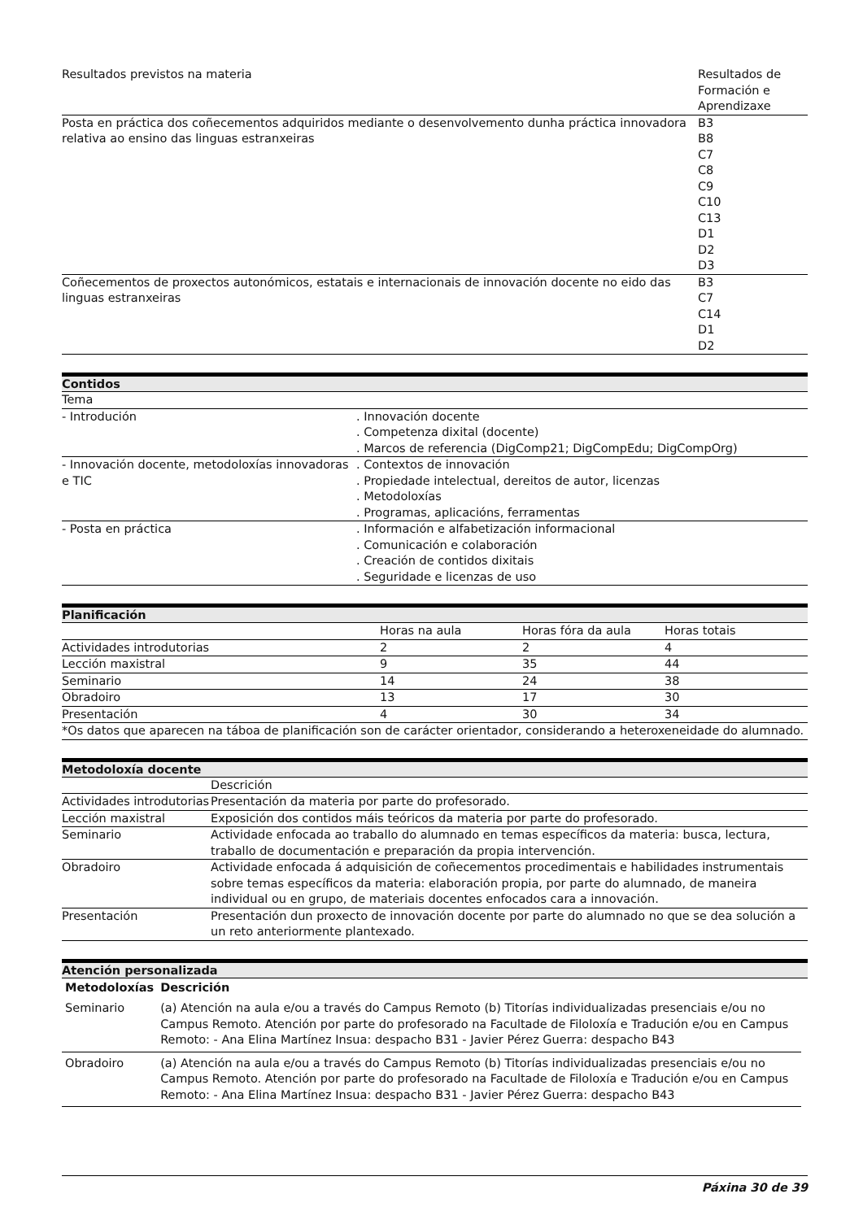| Resultados previstos na materia | Resultados de Formación e Aprendizaxe |
| --- | --- |
| Posta en práctica dos coñecementos adquiridos mediante o desenvolvemento dunha práctica innovadora relativa ao ensino das linguas estranxeiras | B3 B8 C7 C8 C9 C10 C13 D1 D2 D3 |
| Coñecementos de proxectos autonómicos, estatais e internacionais de innovación docente no eido das linguas estranxeiras | B3 C7 C14 D1 D2 |
Contidos
| Tema | |
| - Introdución | . Innovación docente . Competenza dixital (docente) . Marcos de referencia (DigComp21; DigCompEdu; DigCompOrg) |
| - Innovación docente, metodoloxías innovadoras e TIC | . Contextos de innovación . Propiedade intelectual, dereitos de autor, licenzas . Metodoloxías . Programas, aplicacións, ferramentas |
| - Posta en práctica | . Información e alfabetización informacional . Comunicación e colaboración . Creación de contidos dixitais . Seguridade e licenzas de uso |
Planificación
| | Horas na aula | Horas fóra da aula | Horas totais |
| --- | --- | --- | --- |
| Actividades introdutorias | 2 | 2 | 4 |
| Lección maxistral | 9 | 35 | 44 |
| Seminario | 14 | 24 | 38 |
| Obradoiro | 13 | 17 | 30 |
| Presentación | 4 | 30 | 34 |
| *Os datos que aparecen na táboa de planificación son de carácter orientador, considerando a heteroxeneidade do alumnado. | | | |
Metodoloxía docente
| | Descrición |
| --- | --- |
| Actividades introdutorias | Presentación da materia por parte do profesorado. |
| Lección maxistral | Exposición dos contidos máis teóricos da materia por parte do profesorado. |
| Seminario | Actividade enfocada ao traballo do alumnado en temas específicos da materia: busca, lectura, traballo de documentación e preparación da propia intervención. |
| Obradoiro | Actividade enfocada á adquisición de coñecementos procedimentais e habilidades instrumentais sobre temas específicos da materia: elaboración propia, por parte do alumnado, de maneira individual ou en grupo, de materiais docentes enfocados cara a innovación. |
| Presentación | Presentación dun proxecto de innovación docente por parte do alumnado no que se dea solución a un reto anteriormente plantexado. |
Atención personalizada
| Metodoloxías | Descrición |
| --- | --- |
| Seminario | (a) Atención na aula e/ou a través do Campus Remoto (b) Titorías individualizadas presenciais e/ou no Campus Remoto. Atención por parte do profesorado na Facultade de Filoloxía e Tradución e/ou en Campus Remoto: - Ana Elina Martínez Insua: despacho B31 - Javier Pérez Guerra: despacho B43 |
| Obradoiro | (a) Atención na aula e/ou a través do Campus Remoto (b) Titorías individualizadas presenciais e/ou no Campus Remoto. Atención por parte do profesorado na Facultade de Filoloxía e Tradución e/ou en Campus Remoto: - Ana Elina Martínez Insua: despacho B31 - Javier Pérez Guerra: despacho B43 |
Páxina 30 de 39